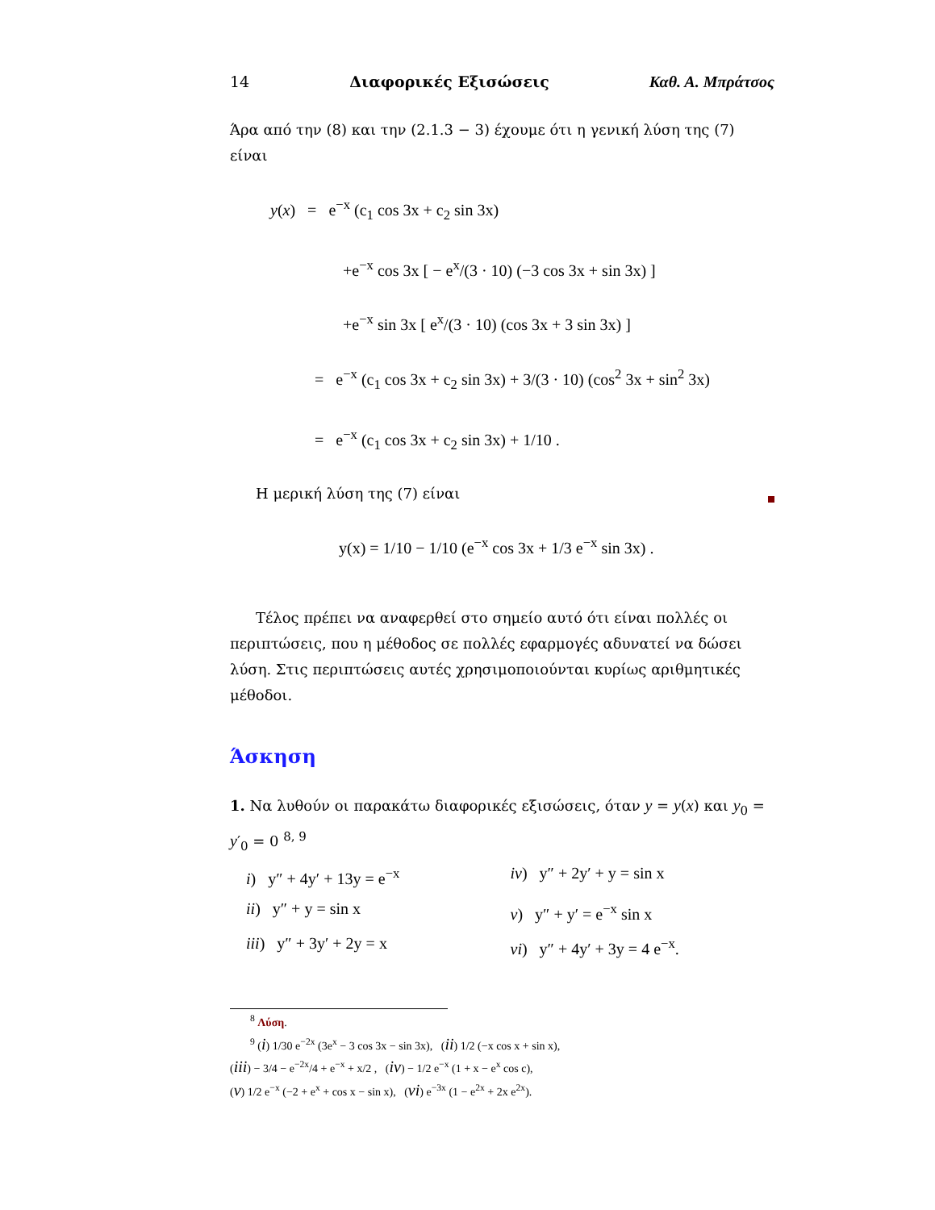14 Διαφορικές Εξισώσεις Καθ. Α. Μπράτσος
Άρα από την (8) και την (2.1.3 − 3) έχουμε ότι η γενική λύση της (7) είναι
y(x) = e<sup>−x</sup> (c<sub>1</sub> cos 3x + c<sub>2</sub> sin 3x)
+e<sup>−x</sup> cos 3x [ − e<sup>x</sup>/(3 · 10) (−3 cos 3x + sin 3x) ]
+e<sup>−x</sup> sin 3x [ e<sup>x</sup>/(3 · 10) (cos 3x + 3 sin 3x) ]
= e<sup>−x</sup> (c<sub>1</sub> cos 3x + c<sub>2</sub> sin 3x) + 3/(3 · 10) (cos<sup>2</sup> 3x + sin<sup>2</sup> 3x)
= e<sup>−x</sup> (c<sub>1</sub> cos 3x + c<sub>2</sub> sin 3x) + 1/10 .
Η μερική λύση της (7) είναι
y(x) = 1/10 − 1/10 (e<sup>−x</sup> cos 3x + 1/3 e<sup>−x</sup> sin 3x) .
Τέλος πρέπει να αναφερθεί στο σημείο αυτό ότι είναι πολλές οι περιπτώσεις, που η μέθοδος σε πολλές εφαρμογές αδυνατεί να δώσει λύση. Στις περιπτώσεις αυτές χρησιμοποιούνται κυρίως αριθμητικές μέθοδοι.
Άσκηση
1. Να λυθούν οι παρακάτω διαφορικές εξισώσεις, όταν y = y(x) και y<sub>0</sub> = y′<sub>0</sub> = 0 <sup>8, 9</sup>
i) y″ + 4y′ + 13y = e<sup>−x</sup>
iv) y″ + 2y′ + y = sin x
ii) y″ + y = sin x
v) y″ + y′ = e<sup>−x</sup> sin x
iii) y″ + 3y′ + 2y = x
vi) y″ + 4y′ + 3y = 4 e<sup>−x</sup>.
<sup>8</sup> Λύση.
<sup>9</sup> (i) 1/30 e<sup>−2x</sup> (3e<sup>x</sup> − 3 cos 3x − sin 3x), (ii) 1/2 (−x cos x + sin x),
(iii) − 3/4 − e<sup>−2x</sup>/4 + e<sup>−x</sup> + x/2 , (iv) − 1/2 e<sup>−x</sup> (1 + x − e<sup>x</sup> cos c),
(v) 1/2 e<sup>−x</sup> (−2 + e<sup>x</sup> + cos x − sin x), (vi) e<sup>−3x</sup> (1 − e<sup>2x</sup> + 2x e<sup>2x</sup>).